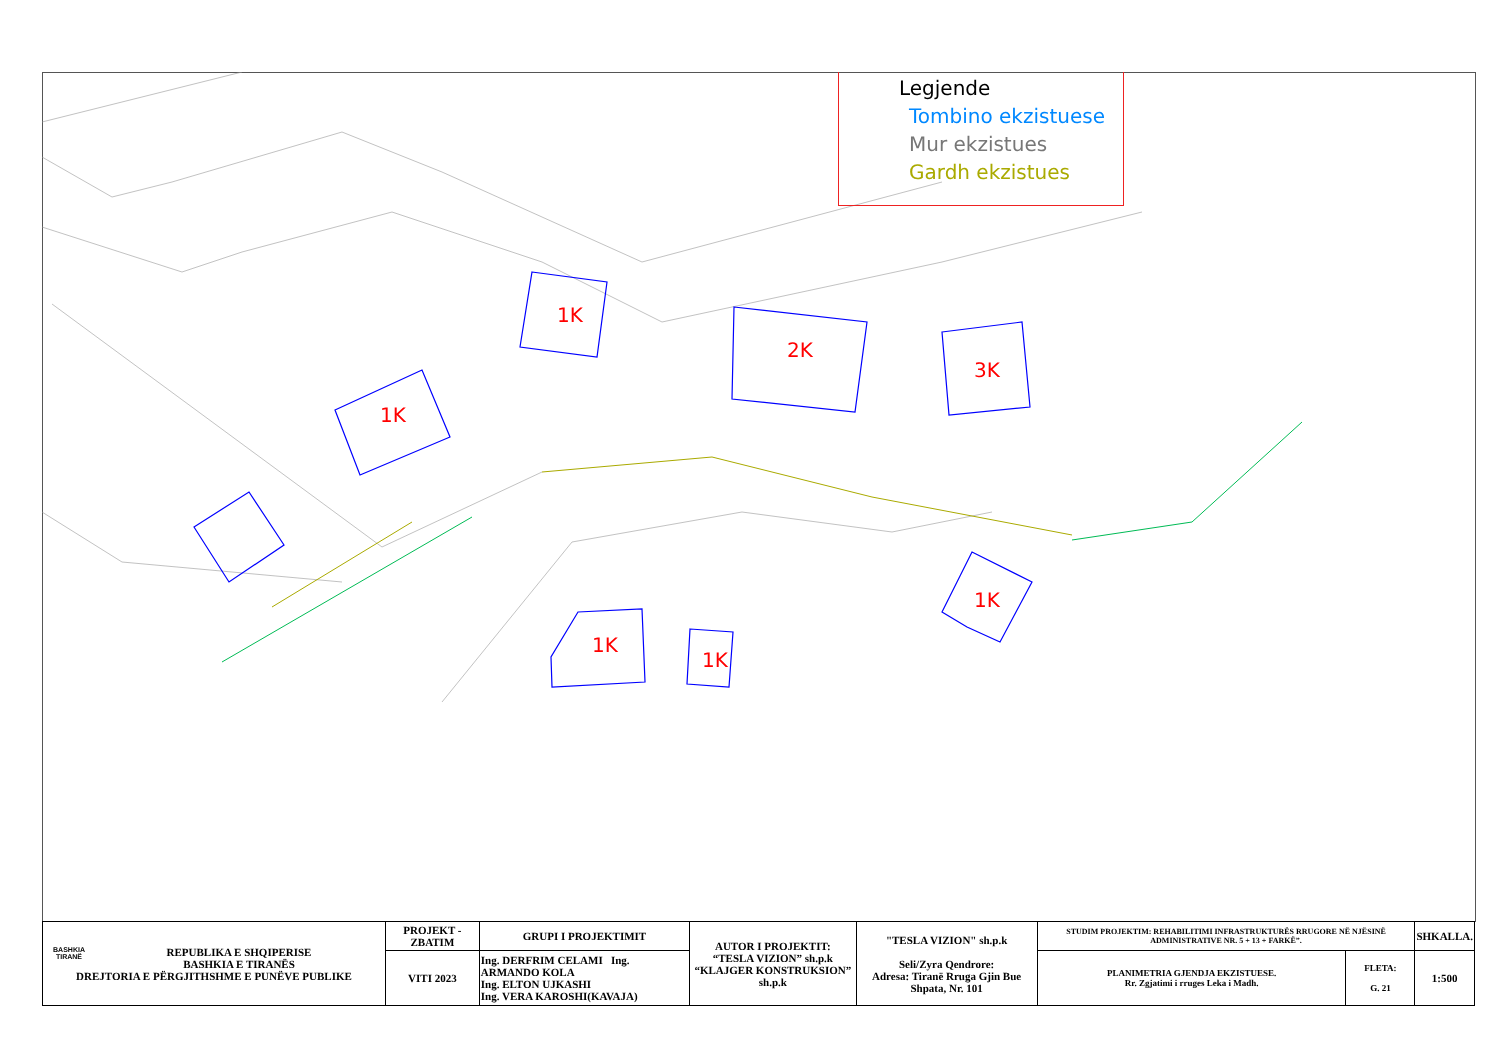1K
1K
2K
3K
1K
1K
1K
Legjende
Tombino ekzistuese
Mur ekzistues
Gardh ekzistues
| BASHKIA TIRANË REPUBLIKA E SHQIPERISE BASHKIA E TIRANËS DREJTORIA E PËRGJITHSHME E PUNËVE PUBLIKE | PROJEKT - ZBATIM | GRUPI I PROJEKTIMIT | AUTOR I PROJEKTIT: “TESLA VIZION” sh.p.k “KLAJGER KONSTRUKSION” sh.p.k | "TESLA VIZION" sh.p.k Seli/Zyra Qendrore: Adresa: Tiranë Rruga Gjin Bue Shpata, Nr. 101 | STUDIM PROJEKTIM: REHABILITIMI INFRASTRUKTURËS RRUGORE NË NJËSINË ADMINISTRATIVE NR. 5 + 13 + FARKË”. | | SHKALLA. |
| | VITI 2023 | Ing. DERFRIM CELAMI Ing. ARMANDO KOLA Ing. ELTON UJKASHI Ing. VERA KAROSHI(KAVAJA) | | | PLANIMETRIA GJENDJA EKZISTUESE. Rr. Zgjatimi i rruges Leka i Madh. | FLETA: G. 21 | 1:500 |